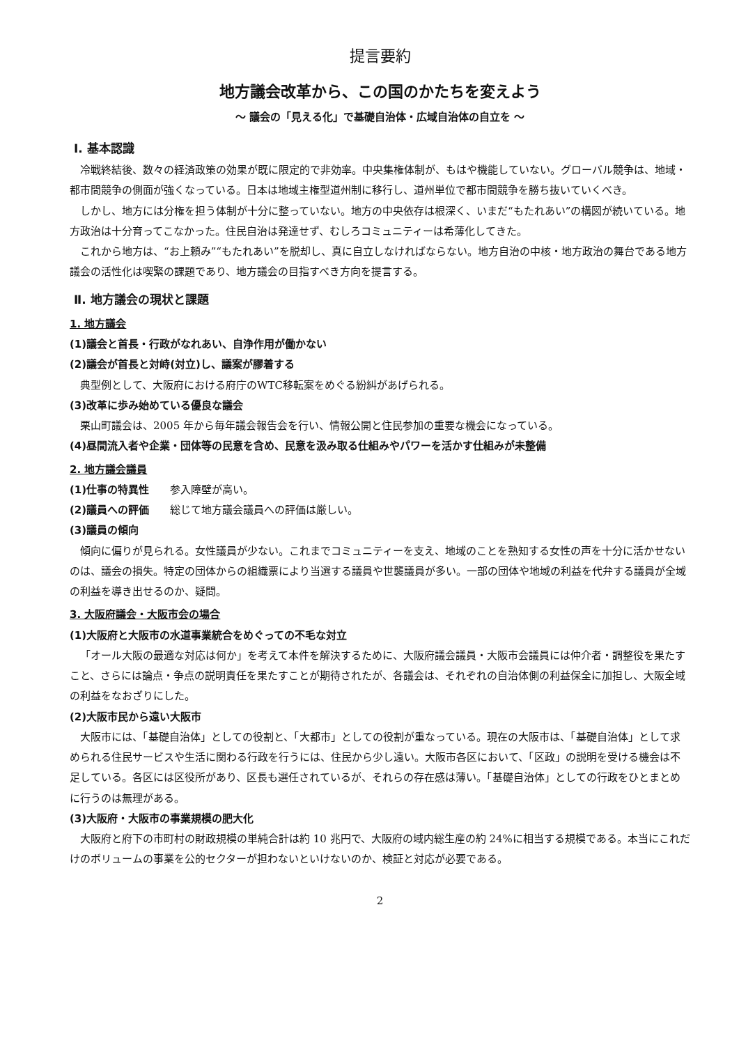提言要約
地方議会改革から、この国のかたちを変えよう
～ 議会の「見える化」で基礎自治体・広域自治体の自立を ～
Ⅰ. 基本認識
冷戦終結後、数々の経済政策の効果が既に限定的で非効率。中央集権体制が、もはや機能していない。グローバル競争は、地域・都市間競争の側面が強くなっている。日本は地域主権型道州制に移行し、道州単位で都市間競争を勝ち抜いていくべき。
しかし、地方には分権を担う体制が十分に整っていない。地方の中央依存は根深く、いまだ“もたれあい”の構図が続いている。地方政治は十分育ってこなかった。住民自治は発達せず、むしろコミュニティーは希薄化してきた。
これから地方は、“お上頼み”“もたれあい”を脱却し、真に自立しなければならない。地方自治の中核・地方政治の舞台である地方議会の活性化は喫緊の課題であり、地方議会の目指すべき方向を提言する。
Ⅱ. 地方議会の現状と課題
1. 地方議会
(1)議会と首長・行政がなれあい、自浄作用が働かない
(2)議会が首長と対峙(対立)し、議案が膠着する
典型例として、大阪府における府庁のWTC移転案をめぐる紛糾があげられる。
(3)改革に歩み始めている優良な議会
栗山町議会は、2005 年から毎年議会報告会を行い、情報公開と住民参加の重要な機会になっている。
(4)昼間流入者や企業・団体等の民意を含め、民意を汲み取る仕組みやパワーを活かす仕組みが未整備
2. 地方議会議員
(1)仕事の特異性 参入障壁が高い。
(2)議員への評価 総じて地方議会議員への評価は厳しい。
(3)議員の傾向
傾向に偏りが見られる。女性議員が少ない。これまでコミュニティーを支え、地域のことを熟知する女性の声を十分に活かせないのは、議会の損失。特定の団体からの組織票により当選する議員や世襲議員が多い。一部の団体や地域の利益を代弁する議員が全域の利益を導き出せるのか、疑問。
3. 大阪府議会・大阪市会の場合
(1)大阪府と大阪市の水道事業統合をめぐっての不毛な対立
「オール大阪の最適な対応は何か」を考えて本件を解決するために、大阪府議会議員・大阪市会議員には仲介者・調整役を果たすこと、さらには論点・争点の説明責任を果たすことが期待されたが、各議会は、それぞれの自治体側の利益保全に加担し、大阪全域の利益をなおざりにした。
(2)大阪市民から遠い大阪市
大阪市には、「基礎自治体」としての役割と、「大都市」としての役割が重なっている。現在の大阪市は、「基礎自治体」として求められる住民サービスや生活に関わる行政を行うには、住民から少し遠い。大阪市各区において、「区政」の説明を受ける機会は不足している。各区には区役所があり、区長も選任されているが、それらの存在感は薄い。「基礎自治体」としての行政をひとまとめに行うのは無理がある。
(3)大阪府・大阪市の事業規模の肥大化
大阪府と府下の市町村の財政規模の単純合計は約 10 兆円で、大阪府の域内総生産の約 24%に相当する規模である。本当にこれだけのボリュームの事業を公的セクターが担わないといけないのか、検証と対応が必要である。
2